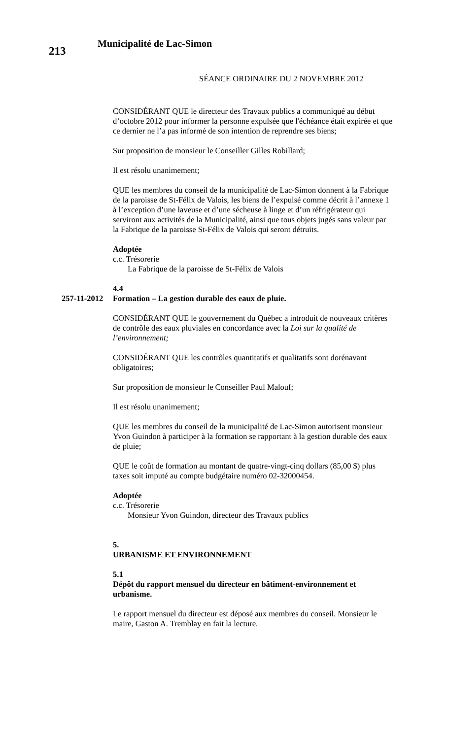213
Municipalité de Lac-Simon
SÉANCE ORDINAIRE DU 2 NOVEMBRE 2012
CONSIDÉRANT QUE le directeur des Travaux publics a communiqué au début d’octobre 2012 pour informer la personne expulsée que l'échéance était expirée et que ce dernier ne l’a pas informé de son intention de reprendre ses biens;
Sur proposition de monsieur le Conseiller Gilles Robillard;
Il est résolu unanimement;
QUE les membres du conseil de la municipalité de Lac-Simon donnent à la Fabrique de la paroisse de St-Félix de Valois, les biens de l’expulsé comme décrit à l’annexe 1 à l’exception d’une laveuse et d’une sécheuse à linge et d’un réfrigérateur qui serviront aux activités de la Municipalité, ainsi que tous objets jugés sans valeur par la Fabrique de la paroisse St-Félix de Valois qui seront détruits.
Adoptée
c.c. Trésorerie
La Fabrique de la paroisse de St-Félix de Valois
4.4
257-11-2012 Formation – La gestion durable des eaux de pluie.
CONSIDÉRANT QUE le gouvernement du Québec a introduit de nouveaux critères de contrôle des eaux pluviales en concordance avec la Loi sur la qualité de l’environnement;
CONSIDÉRANT QUE les contrôles quantitatifs et qualitatifs sont dorénavant obligatoires;
Sur proposition de monsieur le Conseiller Paul Malouf;
Il est résolu unanimement;
QUE les membres du conseil de la municipalité de Lac-Simon autorisent monsieur Yvon Guindon à participer à la formation se rapportant à la gestion durable des eaux de pluie;
QUE le coût de formation au montant de quatre-vingt-cinq dollars (85,00 $) plus taxes soit imputé au compte budgétaire numéro 02-32000454.
Adoptée
c.c. Trésorerie
Monsieur Yvon Guindon, directeur des Travaux publics
5.
URBANISME ET ENVIRONNEMENT
5.1
Dépôt du rapport mensuel du directeur en bâtiment-environnement et urbanisme.
Le rapport mensuel du directeur est déposé aux membres du conseil. Monsieur le maire, Gaston A. Tremblay en fait la lecture.